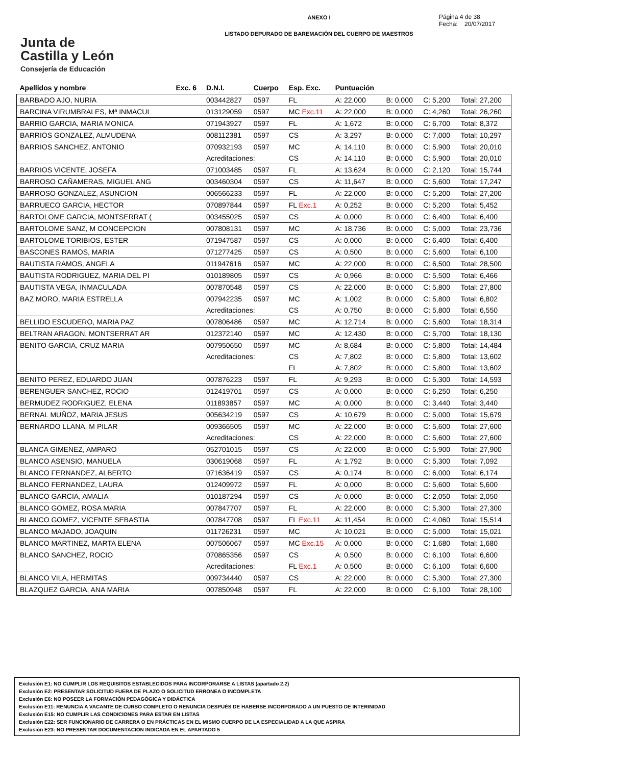ANEXO I
LISTADO DEPURADO DE BAREMACIÓN DEL CUERPO DE MAESTROS
Página 4 de 38
Fecha: 20/07/2017
Junta de
Castilla y León
Consejería de Educación
| Apellidos y nombre | Exc. 6 | D.N.I. | Cuerpo | Esp. Exc. | Puntuación | | | |
| --- | --- | --- | --- | --- | --- | --- | --- | --- |
| BARBADO AJO, NURIA | | 003442827 | 0597 | FL | A: 22,000 | B: 0,000 | C: 5,200 | Total: 27,200 |
| BARCINA VIRUMBRALES, Mª INMACUL | | 013129059 | 0597 | MC Exc.11 | A: 22,000 | B: 0,000 | C: 4,260 | Total: 26,260 |
| BARRIO GARCIA, MARIA MONICA | | 071943927 | 0597 | FL | A: 1,672 | B: 0,000 | C: 6,700 | Total: 8,372 |
| BARRIOS GONZALEZ, ALMUDENA | | 008112381 | 0597 | CS | A: 3,297 | B: 0,000 | C: 7,000 | Total: 10,297 |
| BARRIOS SANCHEZ, ANTONIO | | 070932193 | 0597 | MC | A: 14,110 | B: 0,000 | C: 5,900 | Total: 20,010 |
| | | Acreditaciones: | | CS | A: 14,110 | B: 0,000 | C: 5,900 | Total: 20,010 |
| BARRIOS VICENTE, JOSEFA | | 071003485 | 0597 | FL | A: 13,624 | B: 0,000 | C: 2,120 | Total: 15,744 |
| BARROSO CAÑAMERAS, MIGUEL ANG | | 003460304 | 0597 | CS | A: 11,647 | B: 0,000 | C: 5,600 | Total: 17,247 |
| BARROSO GONZALEZ, ASUNCION | | 006566233 | 0597 | FL | A: 22,000 | B: 0,000 | C: 5,200 | Total: 27,200 |
| BARRUECO GARCIA, HECTOR | | 070897844 | 0597 | FL Exc.1 | A: 0,252 | B: 0,000 | C: 5,200 | Total: 5,452 |
| BARTOLOME GARCIA, MONTSERRAT ( | | 003455025 | 0597 | CS | A: 0,000 | B: 0,000 | C: 6,400 | Total: 6,400 |
| BARTOLOME SANZ, M CONCEPCION | | 007808131 | 0597 | MC | A: 18,736 | B: 0,000 | C: 5,000 | Total: 23,736 |
| BARTOLOME TORIBIOS, ESTER | | 071947587 | 0597 | CS | A: 0,000 | B: 0,000 | C: 6,400 | Total: 6,400 |
| BASCONES RAMOS, MARIA | | 071277425 | 0597 | CS | A: 0,500 | B: 0,000 | C: 5,600 | Total: 6,100 |
| BAUTISTA RAMOS, ANGELA | | 011947616 | 0597 | MC | A: 22,000 | B: 0,000 | C: 6,500 | Total: 28,500 |
| BAUTISTA RODRIGUEZ, MARIA DEL PI | | 010189805 | 0597 | CS | A: 0,966 | B: 0,000 | C: 5,500 | Total: 6,466 |
| BAUTISTA VEGA, INMACULADA | | 007870548 | 0597 | CS | A: 22,000 | B: 0,000 | C: 5,800 | Total: 27,800 |
| BAZ MORO, MARIA ESTRELLA | | 007942235 | 0597 | MC | A: 1,002 | B: 0,000 | C: 5,800 | Total: 6,802 |
| | | Acreditaciones: | | CS | A: 0,750 | B: 0,000 | C: 5,800 | Total: 6,550 |
| BELLIDO ESCUDERO, MARIA PAZ | | 007806486 | 0597 | MC | A: 12,714 | B: 0,000 | C: 5,600 | Total: 18,314 |
| BELTRAN ARAGON, MONTSERRAT AR | | 012372140 | 0597 | MC | A: 12,430 | B: 0,000 | C: 5,700 | Total: 18,130 |
| BENITO GARCIA, CRUZ MARIA | | 007950650 | 0597 | MC | A: 8,684 | B: 0,000 | C: 5,800 | Total: 14,484 |
| | | Acreditaciones: | | CS | A: 7,802 | B: 0,000 | C: 5,800 | Total: 13,602 |
| | | | | FL | A: 7,802 | B: 0,000 | C: 5,800 | Total: 13,602 |
| BENITO PEREZ, EDUARDO JUAN | | 007876223 | 0597 | FL | A: 9,293 | B: 0,000 | C: 5,300 | Total: 14,593 |
| BERENGUER SANCHEZ, ROCIO | | 012419701 | 0597 | CS | A: 0,000 | B: 0,000 | C: 6,250 | Total: 6,250 |
| BERMUDEZ RODRIGUEZ, ELENA | | 011893857 | 0597 | MC | A: 0,000 | B: 0,000 | C: 3,440 | Total: 3,440 |
| BERNAL MUÑOZ, MARIA JESUS | | 005634219 | 0597 | CS | A: 10,679 | B: 0,000 | C: 5,000 | Total: 15,679 |
| BERNARDO LLANA, M PILAR | | 009366505 | 0597 | MC | A: 22,000 | B: 0,000 | C: 5,600 | Total: 27,600 |
| | | Acreditaciones: | | CS | A: 22,000 | B: 0,000 | C: 5,600 | Total: 27,600 |
| BLANCA GIMENEZ, AMPARO | | 052701015 | 0597 | CS | A: 22,000 | B: 0,000 | C: 5,900 | Total: 27,900 |
| BLANCO ASENSIO, MANUELA | | 030619068 | 0597 | FL | A: 1,792 | B: 0,000 | C: 5,300 | Total: 7,092 |
| BLANCO FERNANDEZ, ALBERTO | | 071636419 | 0597 | CS | A: 0,174 | B: 0,000 | C: 6,000 | Total: 6,174 |
| BLANCO FERNANDEZ, LAURA | | 012409972 | 0597 | FL | A: 0,000 | B: 0,000 | C: 5,600 | Total: 5,600 |
| BLANCO GARCIA, AMALIA | | 010187294 | 0597 | CS | A: 0,000 | B: 0,000 | C: 2,050 | Total: 2,050 |
| BLANCO GOMEZ, ROSA MARIA | | 007847707 | 0597 | FL | A: 22,000 | B: 0,000 | C: 5,300 | Total: 27,300 |
| BLANCO GOMEZ, VICENTE SEBASTIA | | 007847708 | 0597 | FL Exc.11 | A: 11,454 | B: 0,000 | C: 4,060 | Total: 15,514 |
| BLANCO MAJADO, JOAQUIN | | 011726231 | 0597 | MC | A: 10,021 | B: 0,000 | C: 5,000 | Total: 15,021 |
| BLANCO MARTINEZ, MARTA ELENA | | 007506067 | 0597 | MC Exc.15 | A: 0,000 | B: 0,000 | C: 1,680 | Total: 1,680 |
| BLANCO SANCHEZ, ROCIO | | 070865356 | 0597 | CS | A: 0,500 | B: 0,000 | C: 6,100 | Total: 6,600 |
| | | Acreditaciones: | | FL Exc.1 | A: 0,500 | B: 0,000 | C: 6,100 | Total: 6,600 |
| BLANCO VILA, HERMITAS | | 009734440 | 0597 | CS | A: 22,000 | B: 0,000 | C: 5,300 | Total: 27,300 |
| BLAZQUEZ GARCIA, ANA MARIA | | 007850948 | 0597 | FL | A: 22,000 | B: 0,000 | C: 6,100 | Total: 28,100 |
Exclusión E1: NO CUMPLIR LOS REQUISITOS ESTABLECIDOS PARA INCORPORARSE A LISTAS (apartado 2.2)
Exclusión E2: PRESENTAR SOLICITUD FUERA DE PLAZO O SOLICITUD ERRONEA O INCOMPLETA
Exclusión E6: NO POSEER LA FORMACIÓN PEDAGÓGICA Y DIDÁCTICA
Exclusión E11: RENUNCIA A VACANTE DE CURSO COMPLETO O RENUNCIA DESPUÉS DE HABERSE INCORPORADO A UN PUESTO DE INTERINIDAD
Exclusión E15: NO CUMPLIR LAS CONDICIONES PARA ESTAR EN LISTAS
Exclusión E22: SER FUNCIONARIO DE CARRERA O EN PRÁCTICAS EN EL MISMO CUERPO DE LA ESPECIALIDAD A LA QUE ASPIRA
Exclusión E23: NO PRESENTAR DOCUMENTACIÓN INDICADA EN EL APARTADO 5